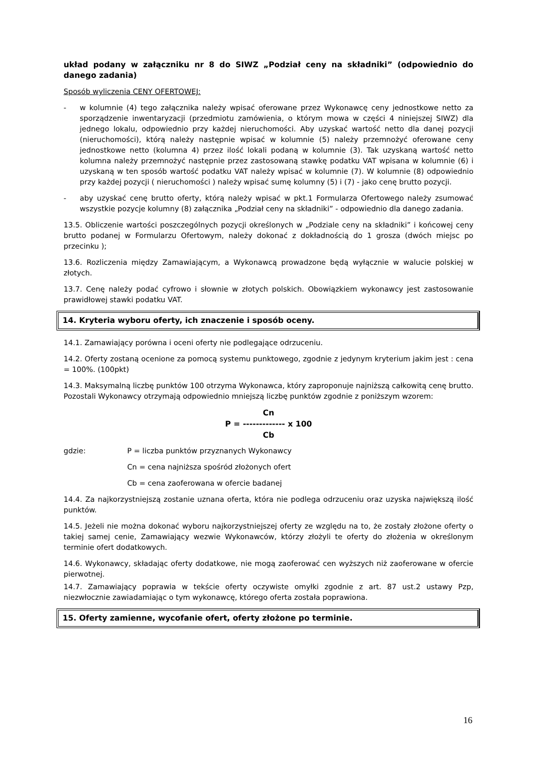układ podany w załączniku nr 8 do SIWZ „Podział ceny na składniki” (odpowiednio do danego zadania)
Sposób wyliczenia CENY OFERTOWEJ:
- w kolumnie (4) tego załącznika należy wpisać oferowane przez Wykonawcę ceny jednostkowe netto za sporządzenie inwentaryzacji (przedmiotu zamówienia, o którym mowa w części 4 niniejszej SIWZ) dla jednego lokalu, odpowiednio przy każdej nieruchomości. Aby uzyskać wartość netto dla danej pozycji (nieruchomości), którą należy następnie wpisać w kolumnie (5) należy przemnożyć oferowane ceny jednostkowe netto (kolumna 4) przez ilość lokali podaną w kolumnie (3). Tak uzyskaną wartość netto kolumna należy przemnożyć następnie przez zastosowaną stawkę podatku VAT wpisana w kolumnie (6) i uzyskaną w ten sposób wartość podatku VAT należy wpisać w kolumnie (7). W kolumnie (8) odpowiednio przy każdej pozycji ( nieruchomości ) należy wpisać sumę kolumny (5) i (7) - jako cenę brutto pozycji.
- aby uzyskać cenę brutto oferty, którą należy wpisać w pkt.1 Formularza Ofertowego należy zsumować wszystkie pozycje kolumny (8) załącznika „Podział ceny na składniki” - odpowiednio dla danego zadania.
13.5. Obliczenie wartości poszczególnych pozycji określonych w „Podziale ceny na składniki” i końcowej ceny brutto podanej w Formularzu Ofertowym, należy dokonać z dokładnością do 1 grosza (dwóch miejsc po przecinku );
13.6. Rozliczenia między Zamawiającym, a Wykonawcą prowadzone będą wyłącznie w walucie polskiej w złotych.
13.7. Cenę należy podać cyfrowo i słownie w złotych polskich. Obowiązkiem wykonawcy jest zastosowanie prawidłowej stawki podatku VAT.
14. Kryteria wyboru oferty, ich znaczenie i sposób oceny.
14.1. Zamawiający porówna i oceni oferty nie podlegające odrzuceniu.
14.2. Oferty zostaną ocenione za pomocą systemu punktowego, zgodnie z jedynym kryterium jakim jest : cena = 100%. (100pkt)
14.3. Maksymalną liczbę punktów 100 otrzyma Wykonawca, który zaproponuje najniższą całkowitą cenę brutto. Pozostali Wykonawcy otrzymają odpowiednio mniejszą liczbę punktów zgodnie z poniższym wzorem:
Cn
P = ------------- x 100
Cb
gdzie: P = liczba punktów przyznanych Wykonawcy
Cn = cena najniższa spośród złożonych ofert
Cb = cena zaoferowana w ofercie badanej
14.4. Za najkorzystniejszą zostanie uznana oferta, która nie podlega odrzuceniu oraz uzyska największą ilość punktów.
14.5. Jeżeli nie można dokonać wyboru najkorzystniejszej oferty ze względu na to, że zostały złożone oferty o takiej samej cenie, Zamawiający wezwie Wykonawców, którzy złożyli te oferty do złożenia w określonym terminie ofert dodatkowych.
14.6. Wykonawcy, składając oferty dodatkowe, nie mogą zaoferować cen wyższych niż zaoferowane w ofercie pierwotnej.
14.7. Zamawiający poprawia w tekście oferty oczywiste omyłki zgodnie z art. 87 ust.2 ustawy Pzp, niezwłocznie zawiadamiając o tym wykonawcę, którego oferta została poprawiona.
15. Oferty zamienne, wycofanie ofert, oferty złożone po terminie.
16